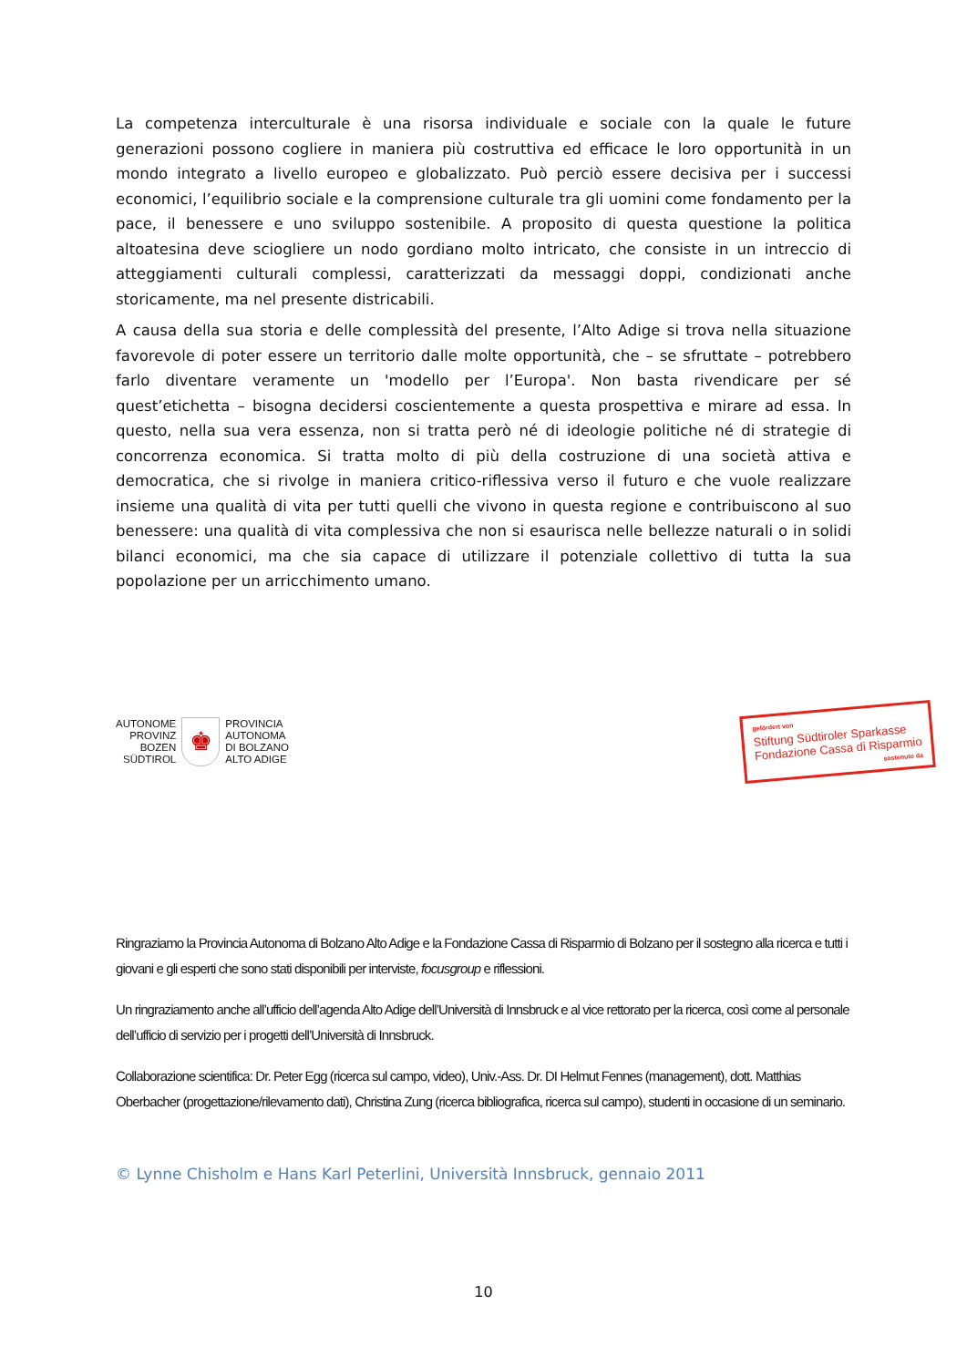La competenza interculturale è una risorsa individuale e sociale con la quale le future generazioni possono cogliere in maniera più costruttiva ed efficace le loro opportunità in un mondo integrato a livello europeo e globalizzato. Può perciò essere decisiva per i successi economici, l’equilibrio sociale e la comprensione culturale tra gli uomini come fondamento per la pace, il benessere e uno sviluppo sostenibile. A proposito di questa questione la politica altoatesina deve sciogliere un nodo gordiano molto intricato, che consiste in un intreccio di atteggiamenti culturali complessi, caratterizzati da messaggi doppi, condizionati anche storicamente, ma nel presente districabili.
A causa della sua storia e delle complessità del presente, l’Alto Adige si trova nella situazione favorevole di poter essere un territorio dalle molte opportunità, che – se sfruttate – potrebbero farlo diventare veramente un 'modello per l’Europa'. Non basta rivendicare per sé quest’etichetta – bisogna decidersi coscientemente a questa prospettiva e mirare ad essa. In questo, nella sua vera essenza, non si tratta però né di ideologie politiche né di strategie di concorrenza economica. Si tratta molto di più della costruzione di una società attiva e democratica, che si rivolge in maniera critico-riflessiva verso il futuro e che vuole realizzare insieme una qualità di vita per tutti quelli che vivono in questa regione e contribuiscono al suo benessere: una qualità di vita complessiva che non si esaurisca nelle bellezze naturali o in solidi bilanci economici, ma che sia capace di utilizzare il potenziale collettivo di tutta la sua popolazione per un arricchimento umano.
AUTONOME
PROVINZ
BOZEN
SÜDTIROL
♚
PROVINCIA
AUTONOMA
DI BOLZANO
ALTO ADIGE
gefördert von
Stiftung Südtiroler Sparkasse
Fondazione Cassa di Risparmio
sostenuto da
Ringraziamo la Provincia Autonoma di Bolzano Alto Adige e la Fondazione Cassa di Risparmio di Bolzano per il sostegno alla ricerca e tutti i giovani e gli esperti che sono stati disponibili per interviste, focusgroup e riflessioni.
Un ringraziamento anche all’ufficio dell’agenda Alto Adige dell’Università di Innsbruck e al vice rettorato per la ricerca, così come al personale dell’ufficio di servizio per i progetti dell’Università di Innsbruck.
Collaborazione scientifica: Dr. Peter Egg (ricerca sul campo, video), Univ.-Ass. Dr. DI Helmut Fennes (management), dott. Matthias Oberbacher (progettazione/rilevamento dati), Christina Zung (ricerca bibliografica, ricerca sul campo), studenti in occasione di un seminario.
© Lynne Chisholm e Hans Karl Peterlini, Università Innsbruck, gennaio 2011
10